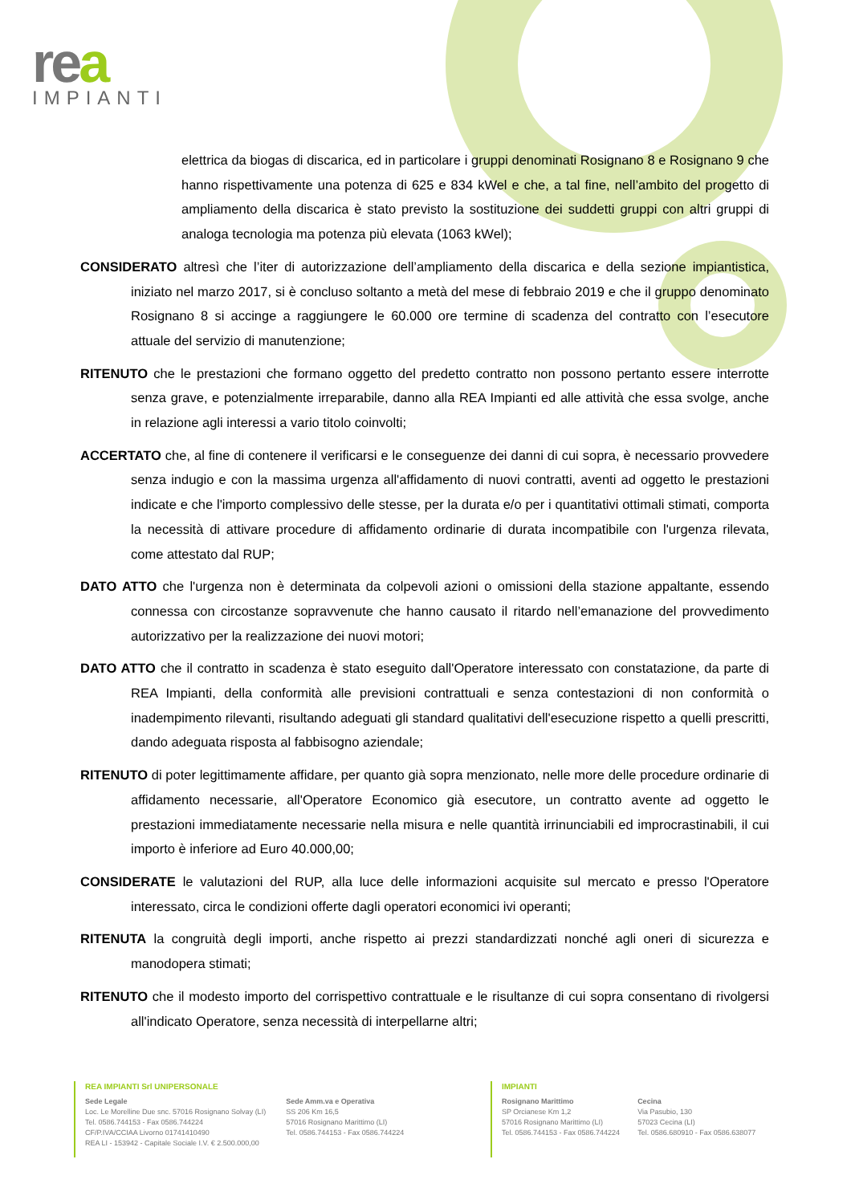rea
IMPIANTI
elettrica da biogas di discarica, ed in particolare i gruppi denominati Rosignano 8 e Rosignano 9 che hanno rispettivamente una potenza di 625 e 834 kWel e che, a tal fine, nell’ambito del progetto di ampliamento della discarica è stato previsto la sostituzione dei suddetti gruppi con altri gruppi di analoga tecnologia ma potenza più elevata (1063 kWel);
CONSIDERATO altresì che l’iter di autorizzazione dell’ampliamento della discarica e della sezione impiantistica, iniziato nel marzo 2017, si è concluso soltanto a metà del mese di febbraio 2019 e che il gruppo denominato Rosignano 8 si accinge a raggiungere le 60.000 ore termine di scadenza del contratto con l’esecutore attuale del servizio di manutenzione;
RITENUTO che le prestazioni che formano oggetto del predetto contratto non possono pertanto essere interrotte senza grave, e potenzialmente irreparabile, danno alla REA Impianti ed alle attività che essa svolge, anche in relazione agli interessi a vario titolo coinvolti;
ACCERTATO che, al fine di contenere il verificarsi e le conseguenze dei danni di cui sopra, è necessario provvedere senza indugio e con la massima urgenza all'affidamento di nuovi contratti, aventi ad oggetto le prestazioni indicate e che l'importo complessivo delle stesse, per la durata e/o per i quantitativi ottimali stimati, comporta la necessità di attivare procedure di affidamento ordinarie di durata incompatibile con l'urgenza rilevata, come attestato dal RUP;
DATO ATTO che l'urgenza non è determinata da colpevoli azioni o omissioni della stazione appaltante, essendo connessa con circostanze sopravvenute che hanno causato il ritardo nell’emanazione del provvedimento autorizzativo per la realizzazione dei nuovi motori;
DATO ATTO che il contratto in scadenza è stato eseguito dall'Operatore interessato con constatazione, da parte di REA Impianti, della conformità alle previsioni contrattuali e senza contestazioni di non conformità o inadempimento rilevanti, risultando adeguati gli standard qualitativi dell'esecuzione rispetto a quelli prescritti, dando adeguata risposta al fabbisogno aziendale;
RITENUTO di poter legittimamente affidare, per quanto già sopra menzionato, nelle more delle procedure ordinarie di affidamento necessarie, all'Operatore Economico già esecutore, un contratto avente ad oggetto le prestazioni immediatamente necessarie nella misura e nelle quantità irrinunciabili ed improcrastinabili, il cui importo è inferiore ad Euro 40.000,00;
CONSIDERATE le valutazioni del RUP, alla luce delle informazioni acquisite sul mercato e presso l'Operatore interessato, circa le condizioni offerte dagli operatori economici ivi operanti;
RITENUTA la congruità degli importi, anche rispetto ai prezzi standardizzati nonché agli oneri di sicurezza e manodopera stimati;
RITENUTO che il modesto importo del corrispettivo contrattuale e le risultanze di cui sopra consentano di rivolgersi all'indicato Operatore, senza necessità di interpellarne altri;
REA IMPIANTI Srl UNIPERSONALE
Sede Legale
Loc. Le Morelline Due snc. 57016 Rosignano Solvay (LI)
Tel. 0586.744153 - Fax 0586.744224
CF/P.IVA/CCIAA Livorno 01741410490
REA LI - 153942 - Capitale Sociale I.V. € 2.500.000,00
Sede Amm.va e Operativa
SS 206 Km 16,5
57016 Rosignano Marittimo (LI)
Tel. 0586.744153 - Fax 0586.744224
IMPIANTI
Rosignano Marittimo
SP Orcianese Km 1,2
57016 Rosignano Marittimo (LI)
Tel. 0586.744153 - Fax 0586.744224
Cecina
Via Pasubio, 130
57023 Cecina (LI)
Tel. 0586.680910 - Fax 0586.638077